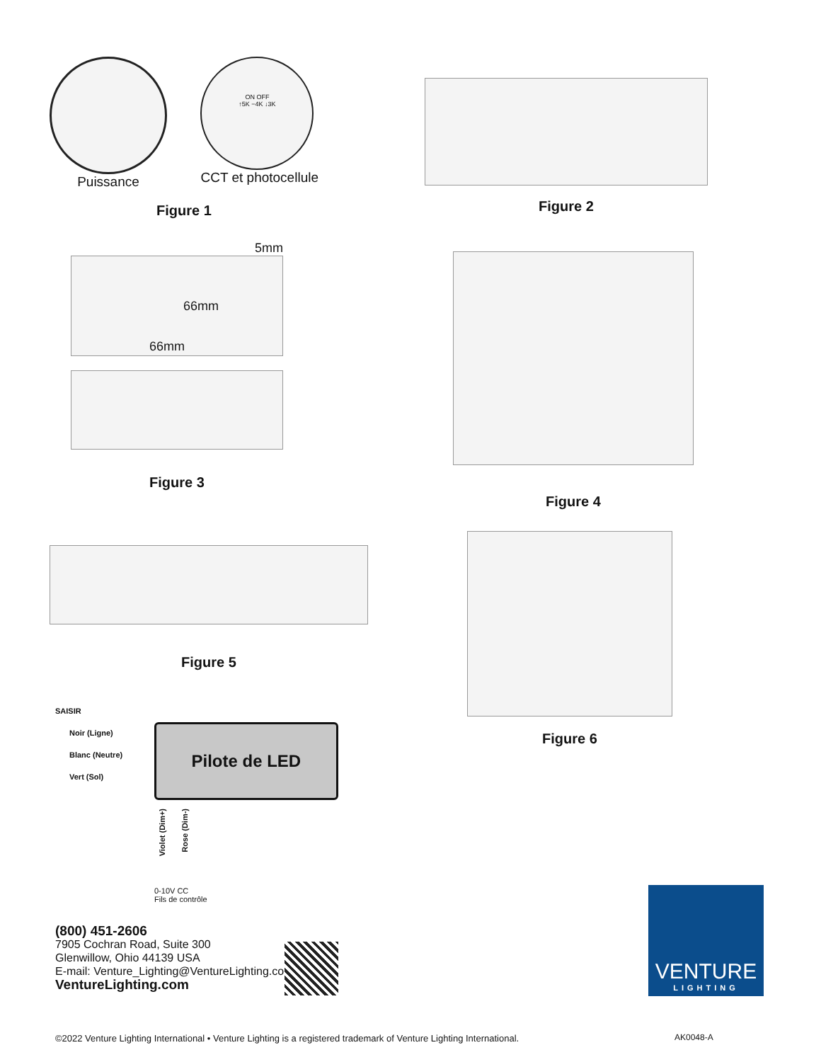Puissance
ON OFF
↑5K −4K ↓3K
CCT et photocellule
Figure 1
Figure 2
5mm
66mm
66mm
Figure 3
Figure 4
Figure 5
Figure 6
SAISIR
Noir (Ligne)
Blanc (Neutre)
Vert (Sol)
Pilote de LED
Violet (Dim+) Rose (Dim-)
0-10V CC
Fils de contrôle
(800) 451-2606
7905 Cochran Road, Suite 300
Glenwillow, Ohio 44139 USA
E-mail: Venture_Lighting@VentureLighting.com
VentureLighting.com
VENTURE
LIGHTING
©2022 Venture Lighting International • Venture Lighting is a registered trademark of Venture Lighting International.
AK0048-A